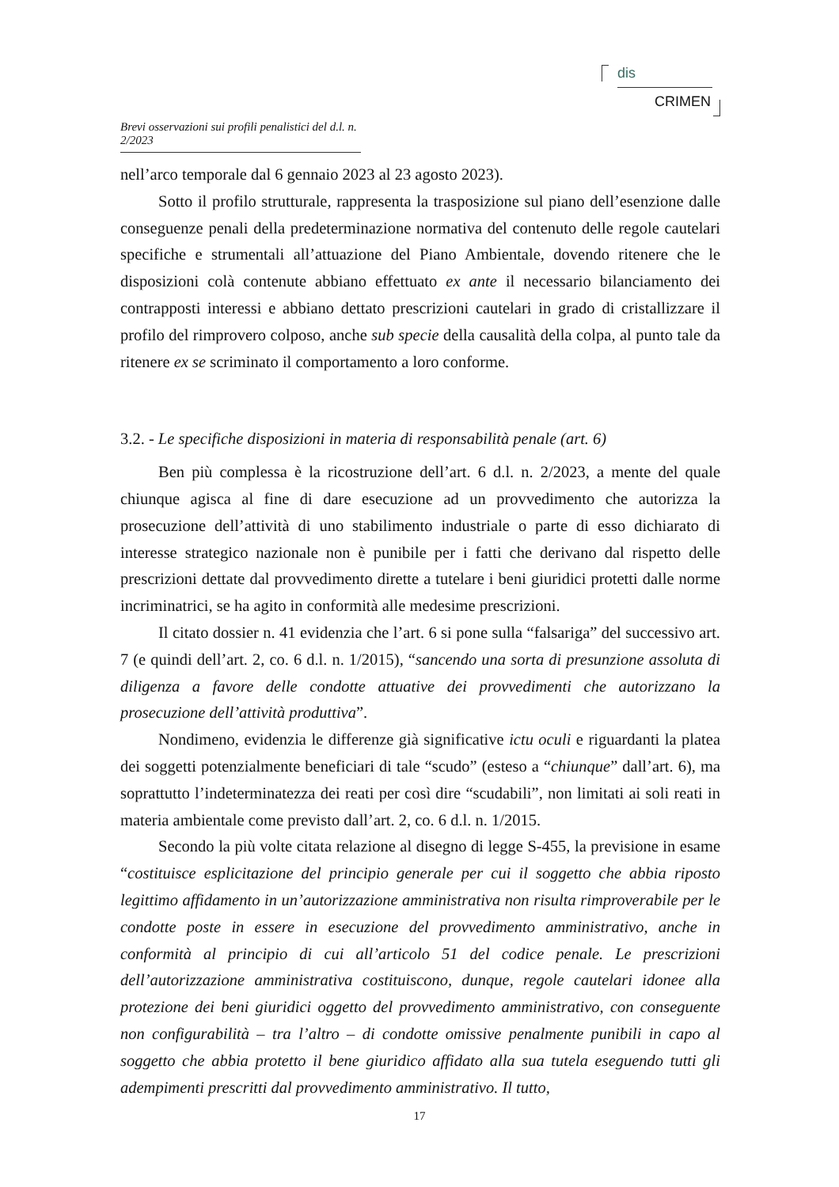dis
CRIMEN
Brevi osservazioni sui profili penalistici del d.l. n. 2/2023
nell’arco temporale dal 6 gennaio 2023 al 23 agosto 2023).
Sotto il profilo strutturale, rappresenta la trasposizione sul piano dell’esenzione dalle conseguenze penali della predeterminazione normativa del contenuto delle regole cautelari specifiche e strumentali all’attuazione del Piano Ambientale, dovendo ritenere che le disposizioni colà contenute abbiano effettuato ex ante il necessario bilanciamento dei contrapposti interessi e abbiano dettato prescrizioni cautelari in grado di cristallizzare il profilo del rimprovero colposo, anche sub specie della causalità della colpa, al punto tale da ritenere ex se scriminato il comportamento a loro conforme.
3.2. - Le specifiche disposizioni in materia di responsabilità penale (art. 6)
Ben più complessa è la ricostruzione dell’art. 6 d.l. n. 2/2023, a mente del quale chiunque agisca al fine di dare esecuzione ad un provvedimento che autorizza la prosecuzione dell’attività di uno stabilimento industriale o parte di esso dichiarato di interesse strategico nazionale non è punibile per i fatti che derivano dal rispetto delle prescrizioni dettate dal provvedimento dirette a tutelare i beni giuridici protetti dalle norme incriminatrici, se ha agito in conformità alle medesime prescrizioni.
Il citato dossier n. 41 evidenzia che l’art. 6 si pone sulla “falsariga” del successivo art. 7 (e quindi dell’art. 2, co. 6 d.l. n. 1/2015), “sancendo una sorta di presunzione assoluta di diligenza a favore delle condotte attuative dei provvedimenti che autorizzano la prosecuzione dell’attività produttiva”.
Nondimeno, evidenzia le differenze già significative ictu oculi e riguardanti la platea dei soggetti potenzialmente beneficiari di tale “scudo” (esteso a “chiunque” dall’art. 6), ma soprattutto l’indeterminatezza dei reati per così dire “scudabili”, non limitati ai soli reati in materia ambientale come previsto dall’art. 2, co. 6 d.l. n. 1/2015.
Secondo la più volte citata relazione al disegno di legge S-455, la previsione in esame “costituisce esplicitazione del principio generale per cui il soggetto che abbia riposto legittimo affidamento in un’autorizzazione amministrativa non risulta rimproverabile per le condotte poste in essere in esecuzione del provvedimento amministrativo, anche in conformità al principio di cui all’articolo 51 del codice penale. Le prescrizioni dell’autorizzazione amministrativa costituiscono, dunque, regole cautelari idonee alla protezione dei beni giuridici oggetto del provvedimento amministrativo, con conseguente non configurabilità – tra l’altro – di condotte omissive penalmente punibili in capo al soggetto che abbia protetto il bene giuridico affidato alla sua tutela eseguendo tutti gli adempimenti prescritti dal provvedimento amministrativo. Il tutto,
17